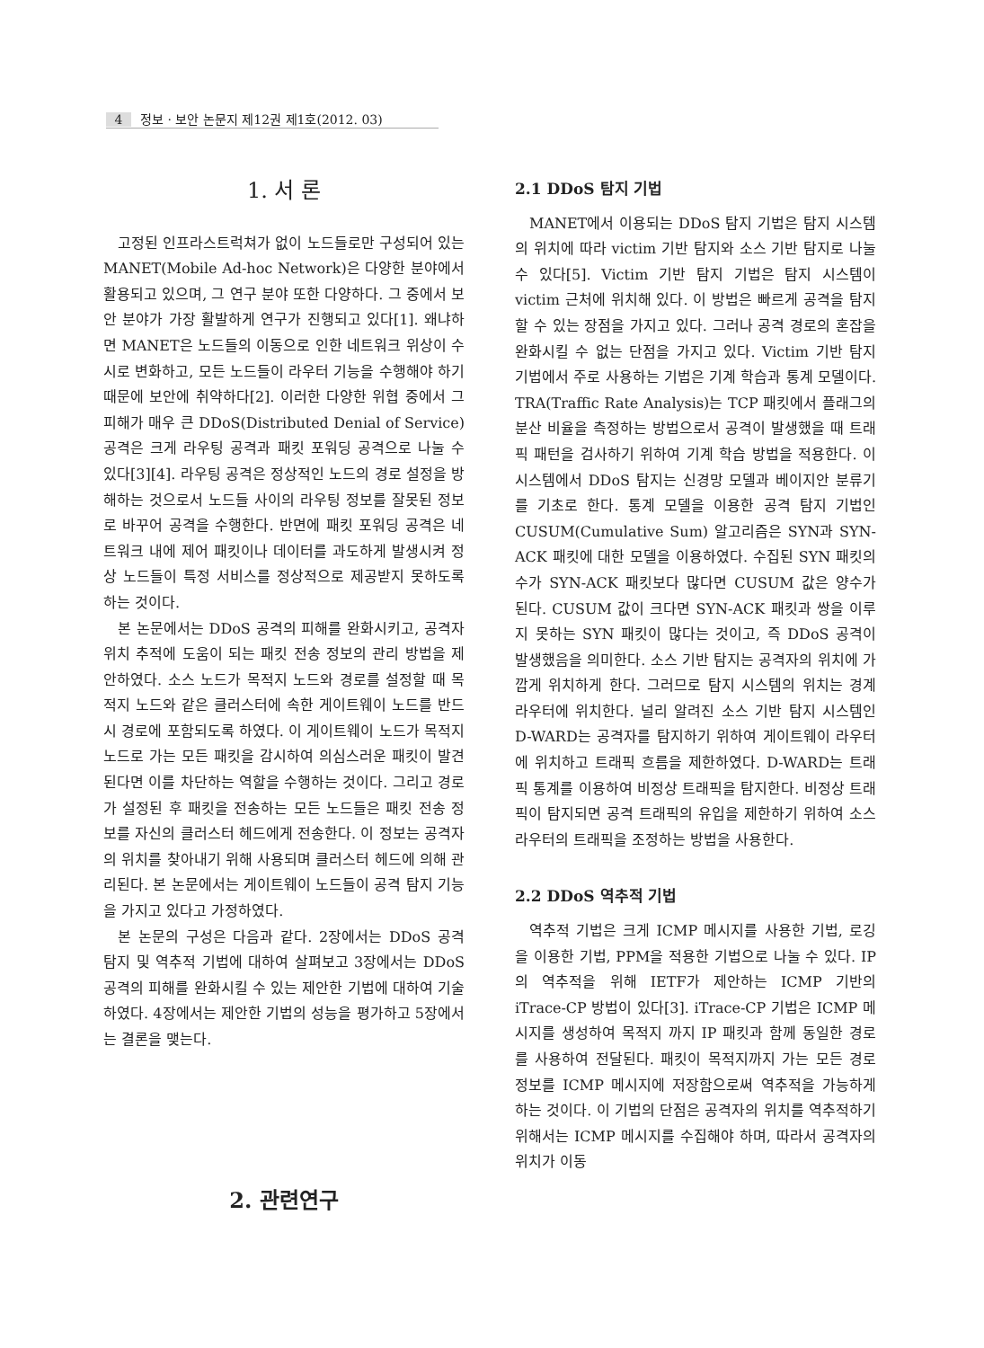4 정보 · 보안 논문지 제12권 제1호(2012. 03)
1. 서 론
고정된 인프라스트럭쳐가 없이 노드들로만 구성되어 있는 MANET(Mobile Ad-hoc Network)은 다양한 분야에서 활용되고 있으며, 그 연구 분야 또한 다양하다. 그 중에서 보안 분야가 가장 활발하게 연구가 진행되고 있다[1]. 왜냐하면 MANET은 노드들의 이동으로 인한 네트워크 위상이 수시로 변화하고, 모든 노드들이 라우터 기능을 수행해야 하기 때문에 보안에 취약하다[2]. 이러한 다양한 위협 중에서 그 피해가 매우 큰 DDoS(Distributed Denial of Service) 공격은 크게 라우팅 공격과 패킷 포워딩 공격으로 나눌 수 있다[3][4]. 라우팅 공격은 정상적인 노드의 경로 설정을 방해하는 것으로서 노드들 사이의 라우팅 정보를 잘못된 정보로 바꾸어 공격을 수행한다. 반면에 패킷 포워딩 공격은 네트워크 내에 제어 패킷이나 데이터를 과도하게 발생시켜 정상 노드들이 특정 서비스를 정상적으로 제공받지 못하도록 하는 것이다.
본 논문에서는 DDoS 공격의 피해를 완화시키고, 공격자 위치 추적에 도움이 되는 패킷 전송 정보의 관리 방법을 제안하였다. 소스 노드가 목적지 노드와 경로를 설정할 때 목적지 노드와 같은 클러스터에 속한 게이트웨이 노드를 반드시 경로에 포함되도록 하였다. 이 게이트웨이 노드가 목적지 노드로 가는 모든 패킷을 감시하여 의심스러운 패킷이 발견된다면 이를 차단하는 역할을 수행하는 것이다. 그리고 경로가 설정된 후 패킷을 전송하는 모든 노드들은 패킷 전송 정보를 자신의 클러스터 헤드에게 전송한다. 이 정보는 공격자의 위치를 찾아내기 위해 사용되며 클러스터 헤드에 의해 관리된다. 본 논문에서는 게이트웨이 노드들이 공격 탐지 기능을 가지고 있다고 가정하였다.
본 논문의 구성은 다음과 같다. 2장에서는 DDoS 공격 탐지 및 역추적 기법에 대하여 살펴보고 3장에서는 DDoS 공격의 피해를 완화시킬 수 있는 제안한 기법에 대하여 기술하였다. 4장에서는 제안한 기법의 성능을 평가하고 5장에서는 결론을 맺는다.
2. 관련연구
2.1 DDoS 탐지 기법
MANET에서 이용되는 DDoS 탐지 기법은 탐지 시스템의 위치에 따라 victim 기반 탐지와 소스 기반 탐지로 나눌 수 있다[5]. Victim 기반 탐지 기법은 탐지 시스템이 victim 근처에 위치해 있다. 이 방법은 빠르게 공격을 탐지할 수 있는 장점을 가지고 있다. 그러나 공격 경로의 혼잡을 완화시킬 수 없는 단점을 가지고 있다. Victim 기반 탐지 기법에서 주로 사용하는 기법은 기계 학습과 통계 모델이다. TRA(Traffic Rate Analysis)는 TCP 패킷에서 플래그의 분산 비율을 측정하는 방법으로서 공격이 발생했을 때 트래픽 패턴을 검사하기 위하여 기계 학습 방법을 적용한다. 이 시스템에서 DDoS 탐지는 신경망 모델과 베이지안 분류기를 기초로 한다. 통계 모델을 이용한 공격 탐지 기법인 CUSUM(Cumulative Sum) 알고리즘은 SYN과 SYN-ACK 패킷에 대한 모델을 이용하였다. 수집된 SYN 패킷의 수가 SYN-ACK 패킷보다 많다면 CUSUM 값은 양수가 된다. CUSUM 값이 크다면 SYN-ACK 패킷과 쌍을 이루지 못하는 SYN 패킷이 많다는 것이고, 즉 DDoS 공격이 발생했음을 의미한다. 소스 기반 탐지는 공격자의 위치에 가깝게 위치하게 한다. 그러므로 탐지 시스템의 위치는 경계 라우터에 위치한다. 널리 알려진 소스 기반 탐지 시스템인 D-WARD는 공격자를 탐지하기 위하여 게이트웨이 라우터에 위치하고 트래픽 흐름을 제한하였다. D-WARD는 트래픽 통계를 이용하여 비정상 트래픽을 탐지한다. 비정상 트래픽이 탐지되면 공격 트래픽의 유입을 제한하기 위하여 소스 라우터의 트래픽을 조정하는 방법을 사용한다.
2.2 DDoS 역추적 기법
역추적 기법은 크게 ICMP 메시지를 사용한 기법, 로깅을 이용한 기법, PPM을 적용한 기법으로 나눌 수 있다. IP의 역추적을 위해 IETF가 제안하는 ICMP 기반의 iTrace-CP 방법이 있다[3]. iTrace-CP 기법은 ICMP 메시지를 생성하여 목적지 까지 IP 패킷과 함께 동일한 경로를 사용하여 전달된다. 패킷이 목적지까지 가는 모든 경로 정보를 ICMP 메시지에 저장함으로써 역추적을 가능하게 하는 것이다. 이 기법의 단점은 공격자의 위치를 역추적하기 위해서는 ICMP 메시지를 수집해야 하며, 따라서 공격자의 위치가 이동